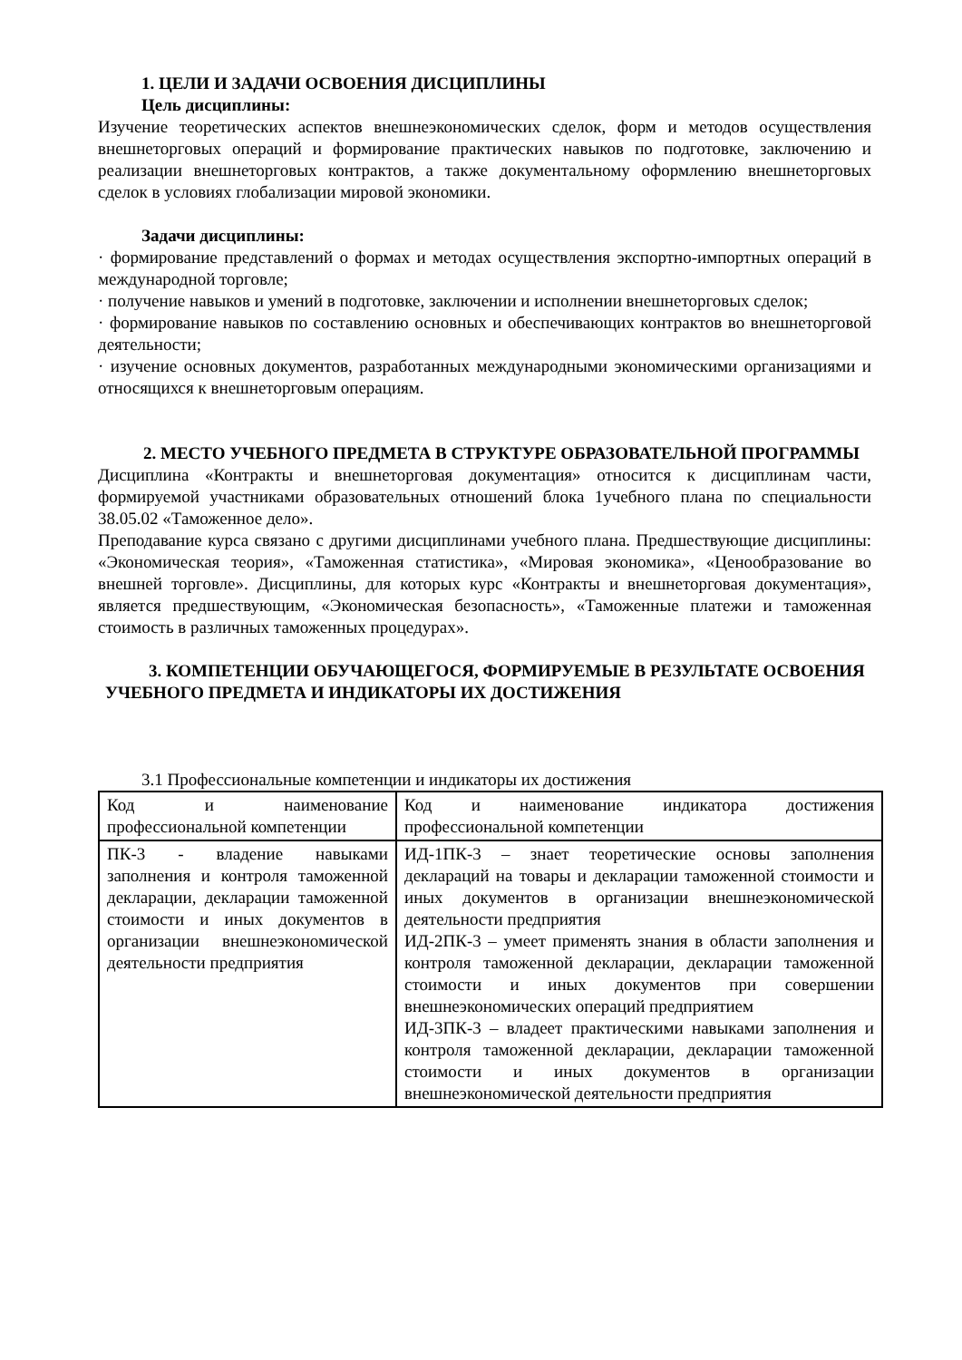1. ЦЕЛИ И ЗАДАЧИ ОСВОЕНИЯ ДИСЦИПЛИНЫ
Цель дисциплины:
Изучение теоретических аспектов внешнеэкономических сделок, форм и методов осуществления внешнеторговых операций и формирование практических навыков по подготовке, заключению и реализации внешнеторговых контрактов, а также документальному оформлению внешнеторговых сделок в условиях глобализации мировой экономики.
Задачи дисциплины:
· формирование представлений о формах и методах осуществления экспортно-импортных операций в международной торговле;
· получение навыков и умений в подготовке, заключении и исполнении внешнеторговых сделок;
· формирование навыков по составлению основных и обеспечивающих контрактов во внешнеторговой деятельности;
· изучение основных документов, разработанных международными экономическими организациями и относящихся к внешнеторговым операциям.
2. МЕСТО УЧЕБНОГО ПРЕДМЕТА В СТРУКТУРЕ ОБРАЗОВАТЕЛЬНОЙ ПРОГРАММЫ
Дисциплина «Контракты и внешнеторговая документация» относится к дисциплинам части, формируемой участниками образовательных отношений блока 1учебного плана по специальности 38.05.02 «Таможенное дело».
Преподавание курса связано с другими дисциплинами учебного плана. Предшествующие дисциплины: «Экономическая теория», «Таможенная статистика», «Мировая экономика», «Ценообразование во внешней торговле». Дисциплины, для которых курс «Контракты и внешнеторговая документация», является предшествующим, «Экономическая безопасность», «Таможенные платежи и таможенная стоимость в различных таможенных процедурах».
3. КОМПЕТЕНЦИИ ОБУЧАЮЩЕГОСЯ, ФОРМИРУЕМЫЕ В РЕЗУЛЬТАТЕ ОСВОЕНИЯ УЧЕБНОГО ПРЕДМЕТА И ИНДИКАТОРЫ ИХ ДОСТИЖЕНИЯ
3.1 Профессиональные компетенции и индикаторы их достижения
| Код и наименование профессиональной компетенции | Код и наименование индикатора достижения профессиональной компетенции |
| ПК-3 - владение навыками заполнения и контроля таможенной декларации, декларации таможенной стоимости и иных документов в организации внешнеэкономической деятельности предприятия | ИД-1ПК-3 – знает теоретические основы заполнения деклараций на товары и декларации таможенной стоимости и иных документов в организации внешнеэкономической деятельности предприятия ИД-2ПК-3 – умеет применять знания в области заполнения и контроля таможенной декларации, декларации таможенной стоимости и иных документов при совершении внешнеэкономических операций предприятием ИД-3ПК-3 – владеет практическими навыками заполнения и контроля таможенной декларации, декларации таможенной стоимости и иных документов в организации внешнеэкономической деятельности предприятия |